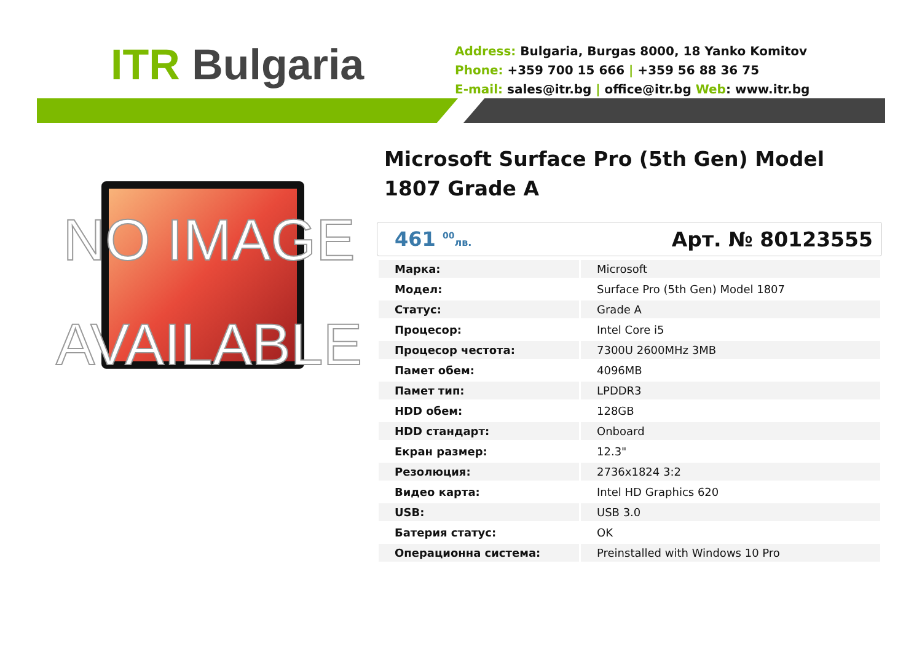ITR Bulgaria
Address: Bulgaria, Burgas 8000, 18 Yanko Komitov
Phone: +359 700 15 666 | +359 56 88 36 75
E-mail: sales@itr.bg | office@itr.bg Web: www.itr.bg
NO IMAGE AVAILABLE
Microsoft Surface Pro (5th Gen) Model 1807 Grade A
461 <sup>00</sup>лв. Арт. № 80123555
| Марка: | Microsoft |
| Модел: | Surface Pro (5th Gen) Model 1807 |
| Статус: | Grade A |
| Процесор: | Intel Core i5 |
| Процесор честота: | 7300U 2600MHz 3MB |
| Памет обем: | 4096MB |
| Памет тип: | LPDDR3 |
| HDD обем: | 128GB |
| HDD стандарт: | Onboard |
| Екран размер: | 12.3" |
| Резолюция: | 2736x1824 3:2 |
| Видео карта: | Intel HD Graphics 620 |
| USB: | USB 3.0 |
| Батерия статус: | OK |
| Операционна система: | Preinstalled with Windows 10 Pro |